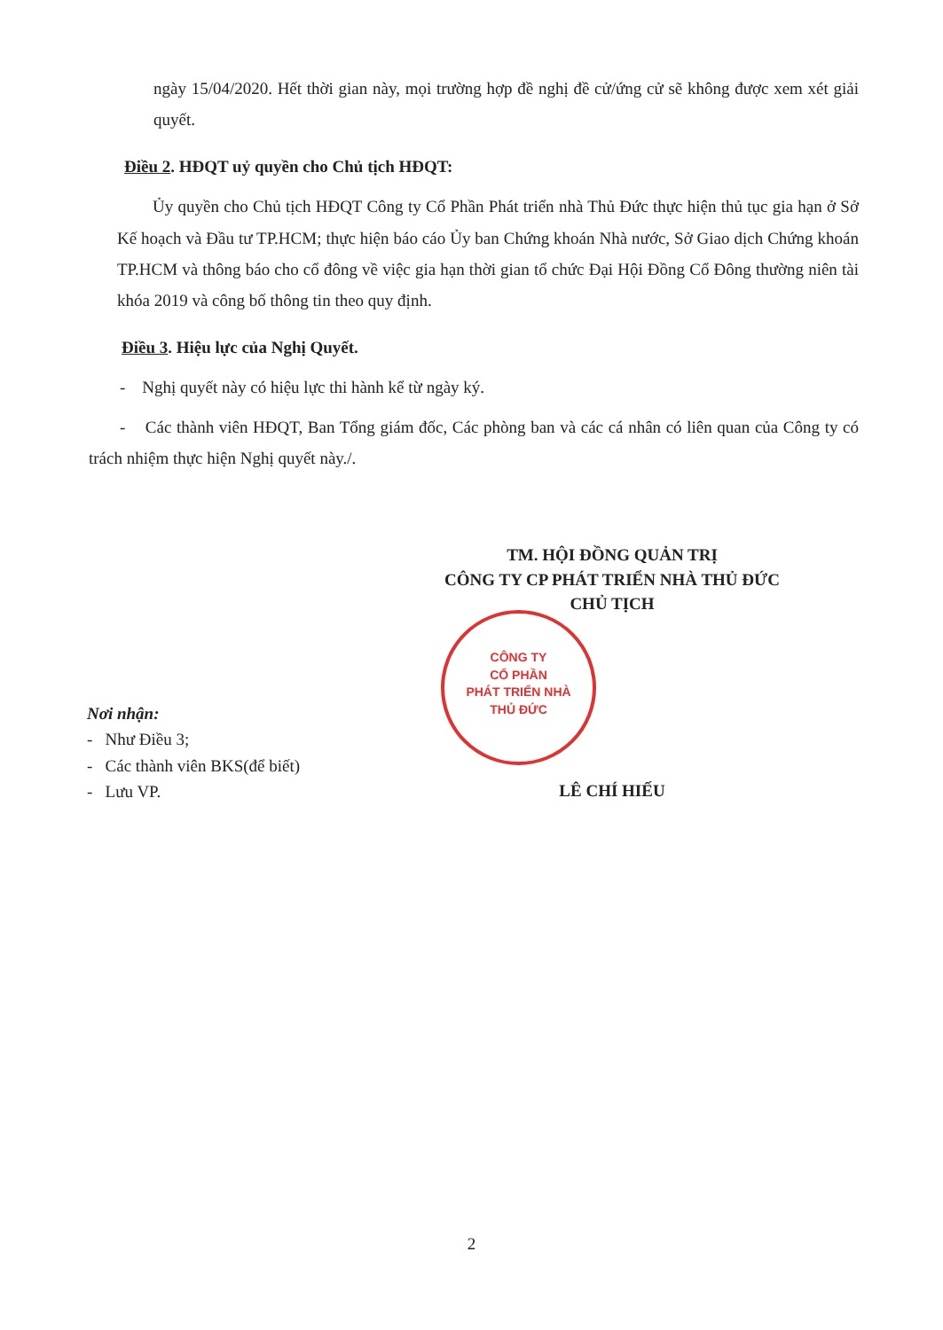ngày 15/04/2020. Hết thời gian này, mọi trường hợp đề nghị đề cử/ứng cử sẽ không được xem xét giải quyết.
Điều 2. HĐQT uỷ quyền cho Chủ tịch HĐQT:
Ủy quyền cho Chủ tịch HĐQT Công ty Cổ Phần Phát triển nhà Thủ Đức thực hiện thủ tục gia hạn ở Sở Kế hoạch và Đầu tư TP.HCM; thực hiện báo cáo Ủy ban Chứng khoán Nhà nước, Sở Giao dịch Chứng khoán TP.HCM và thông báo cho cổ đông về việc gia hạn thời gian tổ chức Đại Hội Đồng Cổ Đông thường niên tài khóa 2019 và công bố thông tin theo quy định.
Điều 3. Hiệu lực của Nghị Quyết.
- Nghị quyết này có hiệu lực thi hành kể từ ngày ký.
- Các thành viên HĐQT, Ban Tổng giám đốc, Các phòng ban và các cá nhân có liên quan của Công ty có trách nhiệm thực hiện Nghị quyết này./.
TM. HỘI ĐỒNG QUẢN TRỊ
CÔNG TY CP PHÁT TRIỂN NHÀ THỦ ĐỨC
CHỦ TỊCH
CÔNG TY
CỔ PHẦN
PHÁT TRIỂN NHÀ
THỦ ĐỨC
Nơi nhận:
- Như Điều 3;
- Các thành viên BKS(để biết)
- Lưu VP.
LÊ CHÍ HIẾU
2